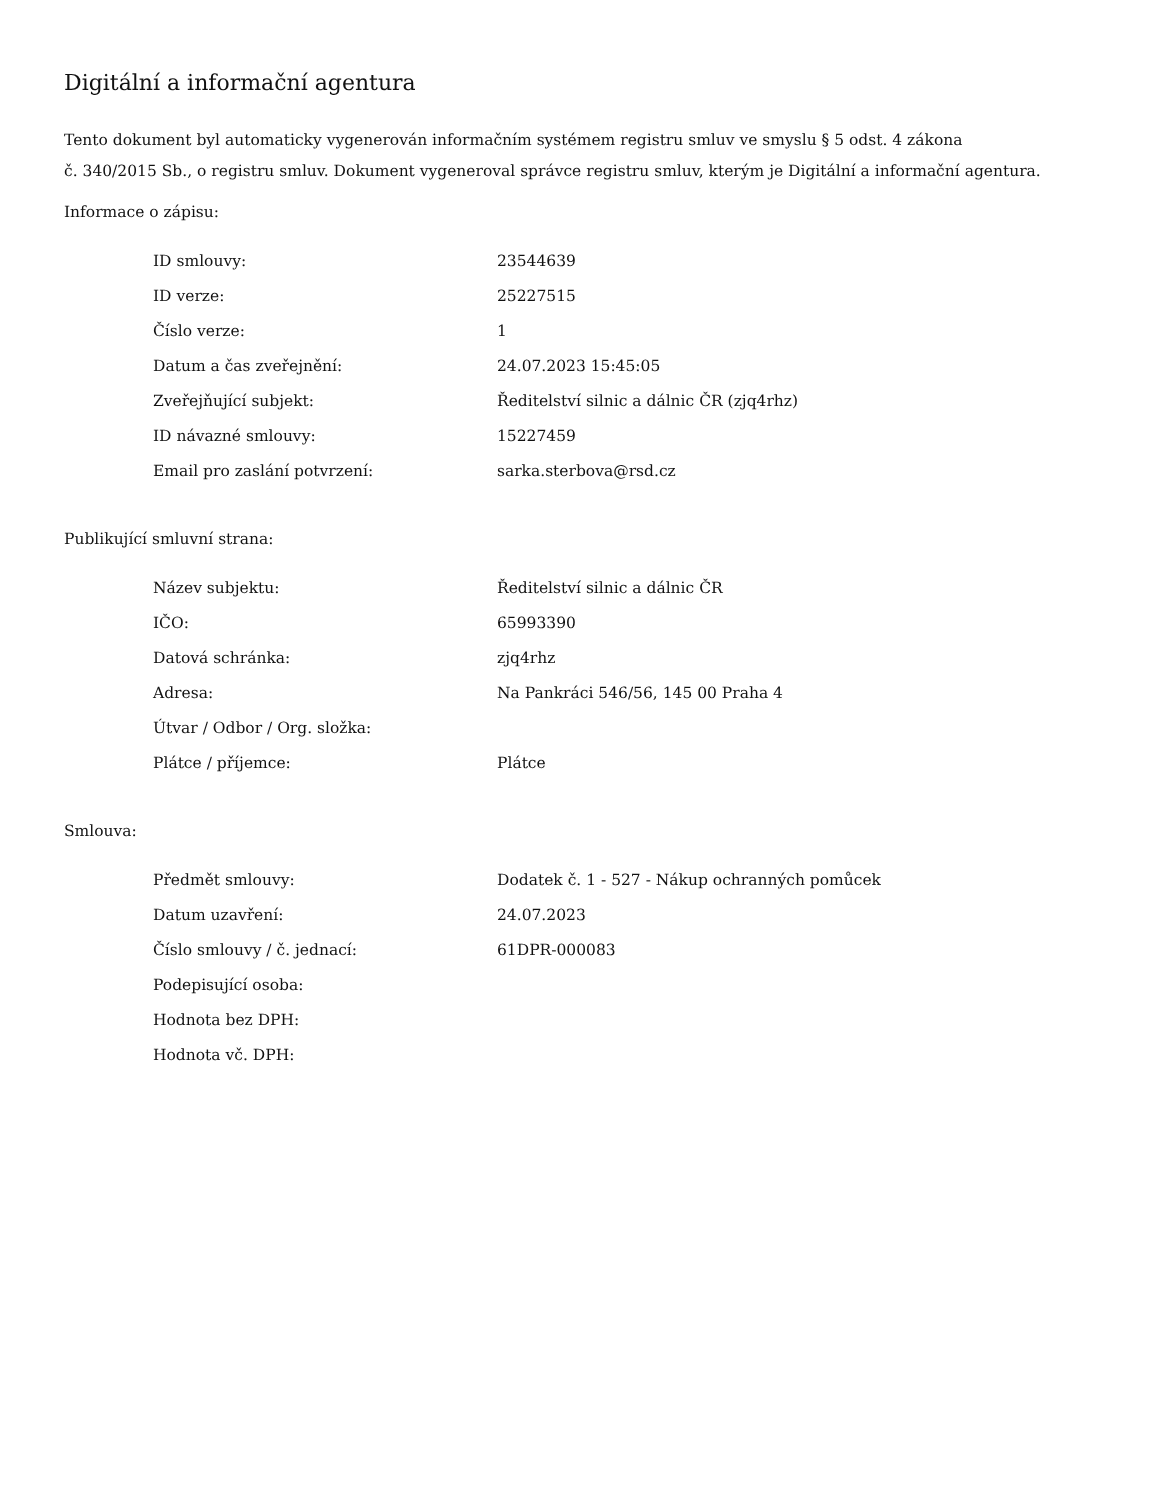Digitální a informační agentura
Tento dokument byl automaticky vygenerován informačním systémem registru smluv ve smyslu § 5 odst. 4 zákona
č. 340/2015 Sb., o registru smluv. Dokument vygeneroval správce registru smluv, kterým je Digitální a informační agentura.
Informace o zápisu:
| ID smlouvy: | 23544639 |
| ID verze: | 25227515 |
| Číslo verze: | 1 |
| Datum a čas zveřejnění: | 24.07.2023 15:45:05 |
| Zveřejňující subjekt: | Ředitelství silnic a dálnic ČR (zjq4rhz) |
| ID návazné smlouvy: | 15227459 |
| Email pro zaslání potvrzení: | sarka.sterbova@rsd.cz |
Publikující smluvní strana:
| Název subjektu: | Ředitelství silnic a dálnic ČR |
| IČO: | 65993390 |
| Datová schránka: | zjq4rhz |
| Adresa: | Na Pankráci 546/56, 145 00 Praha 4 |
| Útvar / Odbor / Org. složka: | |
| Plátce / příjemce: | Plátce |
Smlouva:
| Předmět smlouvy: | Dodatek č. 1 - 527 - Nákup ochranných pomůcek |
| Datum uzavření: | 24.07.2023 |
| Číslo smlouvy / č. jednací: | 61DPR-000083 |
| Podepisující osoba: | |
| Hodnota bez DPH: | |
| Hodnota vč. DPH: | |